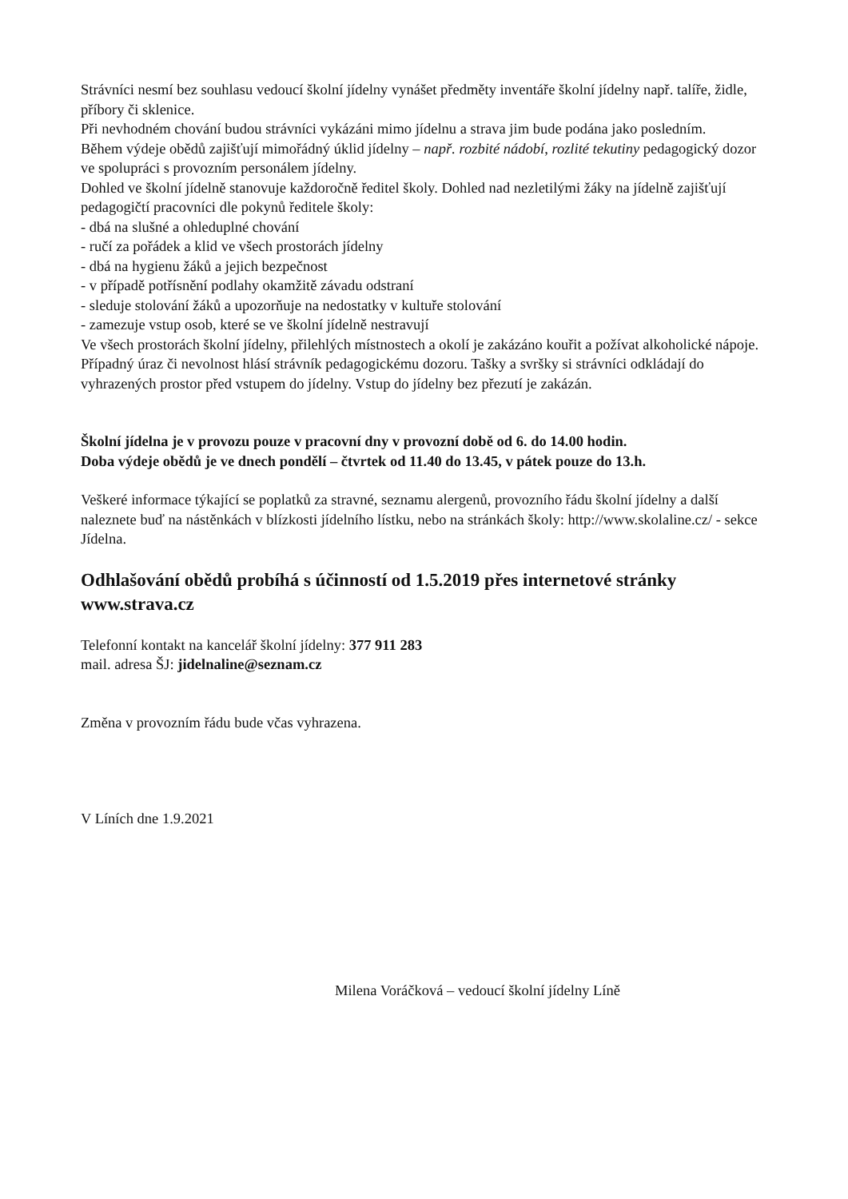Strávníci nesmí bez souhlasu vedoucí školní jídelny vynášet předměty inventáře školní jídelny např. talíře, židle, příbory či sklenice.
Při nevhodném chování budou strávníci vykázáni mimo jídelnu a strava jim bude podána jako posledním.
Během výdeje obědů zajišťují mimořádný úklid jídelny – např. rozbité nádobí, rozlité tekutiny pedagogický dozor ve spolupráci s provozním personálem jídelny.
Dohled ve školní jídelně stanovuje každoročně ředitel školy. Dohled nad nezletilými žáky na jídelně zajišťují pedagogičtí pracovníci dle pokynů ředitele školy:
- dbá na slušné a ohleduplné chování
- ručí za pořádek a klid ve všech prostorách jídelny
- dbá na hygienu žáků a jejich bezpečnost
- v případě potřísnění podlahy okamžitě závadu odstraní
- sleduje stolování žáků a upozorňuje na nedostatky v kultuře stolování
- zamezuje vstup osob, které se ve školní jídelně nestravují
Ve všech prostorách školní jídelny, přilehlých místnostech a okolí je zakázáno kouřit a požívat alkoholické nápoje.
Případný úraz či nevolnost hlásí strávník pedagogickému dozoru. Tašky a svršky si strávníci odkládají do vyhrazených prostor před vstupem do jídelny. Vstup do jídelny bez přezutí je zakázán.
Školní jídelna je v provozu pouze v pracovní dny v provozní době od 6. do 14.00 hodin.
Doba výdeje obědů je ve dnech pondělí – čtvrtek od 11.40 do 13.45, v pátek pouze do 13.h.
Veškeré informace týkající se poplatků za stravné, seznamu alergenů, provozního řádu školní jídelny a další naleznete buď na nástěnkách v blízkosti jídelního lístku, nebo na stránkách školy: http://www.skolaline.cz/ - sekce Jídelna.
Odhlašování obědů probíhá s účinností od 1.5.2019 přes internetové stránky www.strava.cz
Telefonní kontakt na kancelář školní jídelny: 377 911 283
mail. adresa ŠJ: jidelnaline@seznam.cz
Změna v provozním řádu bude včas vyhrazena.
V Líních dne 1.9.2021
Milena Voráčková – vedoucí školní jídelny Líně